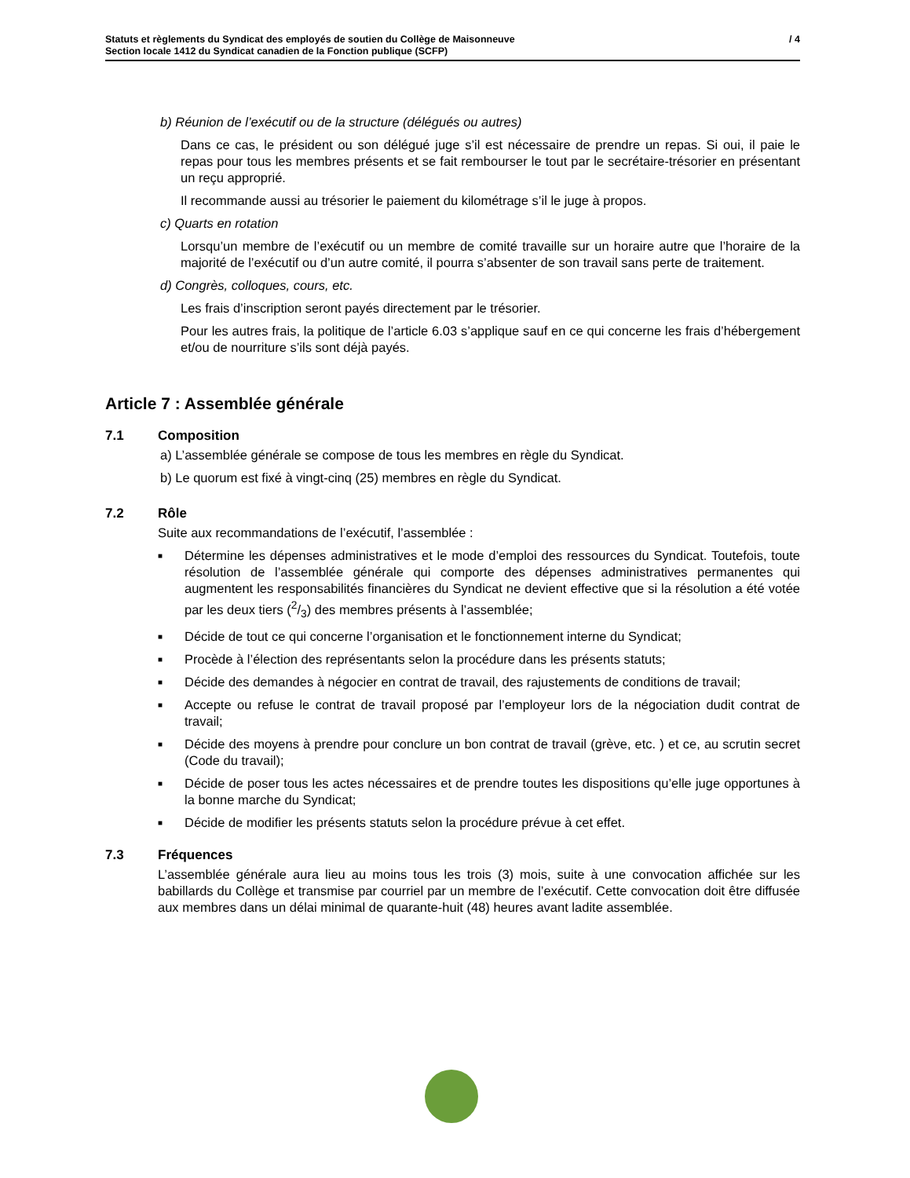Statuts et règlements du Syndicat des employés de soutien du Collège de Maisonneuve
Section locale 1412 du Syndicat canadien de la Fonction publique (SCFP)
/ 4
b) Réunion de l’exécutif ou de la structure (délégués ou autres)
Dans ce cas, le président ou son délégué juge s’il est nécessaire de prendre un repas. Si oui, il paie le repas pour tous les membres présents et se fait rembourser le tout par le secrétaire-trésorier en présentant un reçu approprié.
Il recommande aussi au trésorier le paiement du kilométrage s’il le juge à propos.
c) Quarts en rotation
Lorsqu’un membre de l’exécutif ou un membre de comité travaille sur un horaire autre que l’horaire de la majorité de l’exécutif ou d’un autre comité, il pourra s’absenter de son travail sans perte de traitement.
d) Congrès, colloques, cours, etc.
Les frais d’inscription seront payés directement par le trésorier.
Pour les autres frais, la politique de l’article 6.03 s’applique sauf en ce qui concerne les frais d’hébergement et/ou de nourriture s’ils sont déjà payés.
Article 7 : Assemblée générale
7.1 Composition
a) L’assemblée générale se compose de tous les membres en règle du Syndicat.
b) Le quorum est fixé à vingt-cinq (25) membres en règle du Syndicat.
7.2 Rôle
Suite aux recommandations de l’exécutif, l’assemblée :
■ Détermine les dépenses administratives et le mode d’emploi des ressources du Syndicat. Toutefois, toute résolution de l’assemblée générale qui comporte des dépenses administratives permanentes qui augmentent les responsabilités financières du Syndicat ne devient effective que si la résolution a été votée par les deux tiers (2/3) des membres présents à l’assemblée;
■ Décide de tout ce qui concerne l’organisation et le fonctionnement interne du Syndicat;
■ Procède à l’élection des représentants selon la procédure dans les présents statuts;
■ Décide des demandes à négocier en contrat de travail, des rajustements de conditions de travail;
■ Accepte ou refuse le contrat de travail proposé par l’employeur lors de la négociation dudit contrat de travail;
■ Décide des moyens à prendre pour conclure un bon contrat de travail (grève, etc. ) et ce, au scrutin secret (Code du travail);
■ Décide de poser tous les actes nécessaires et de prendre toutes les dispositions qu’elle juge opportunes à la bonne marche du Syndicat;
■ Décide de modifier les présents statuts selon la procédure prévue à cet effet.
7.3 Fréquences
L’assemblée générale aura lieu au moins tous les trois (3) mois, suite à une convocation affichée sur les babillards du Collège et transmise par courriel par un membre de l’exécutif. Cette convocation doit être diffusée aux membres dans un délai minimal de quarante-huit (48) heures avant ladite assemblée.